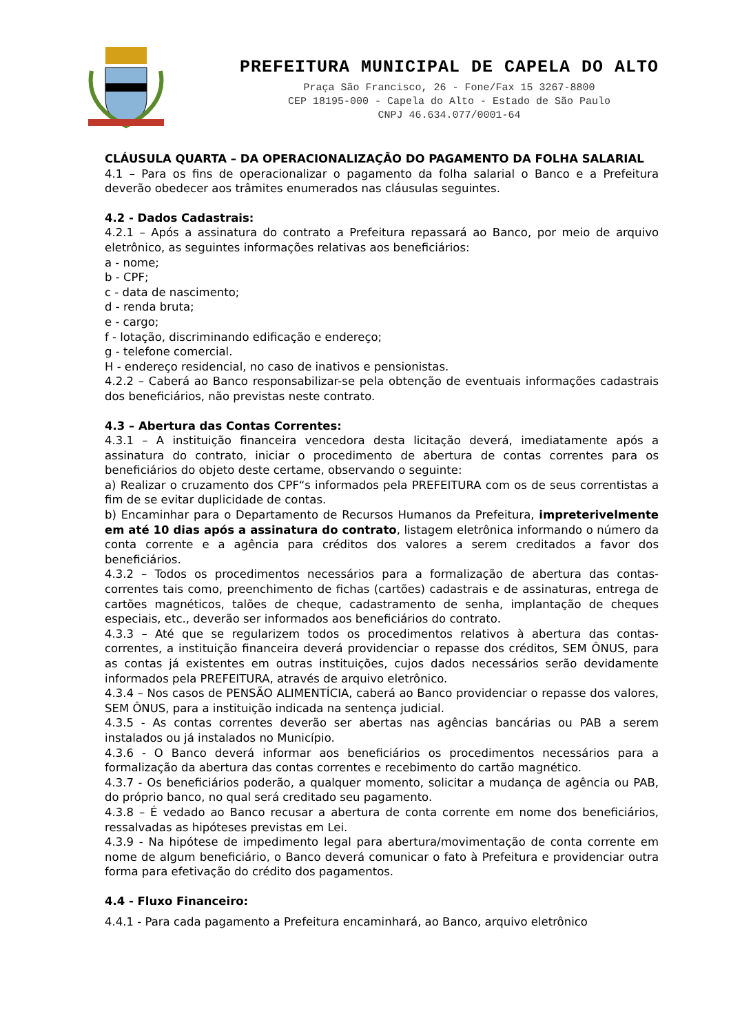PREFEITURA MUNICIPAL DE CAPELA DO ALTO
Praça São Francisco, 26 - Fone/Fax 15 3267-8800
CEP 18195-000 - Capela do Alto - Estado de São Paulo
CNPJ 46.634.077/0001-64
CLÁUSULA QUARTA – DA OPERACIONALIZAÇÃO DO PAGAMENTO DA FOLHA SALARIAL
4.1 – Para os fins de operacionalizar o pagamento da folha salarial o Banco e a Prefeitura deverão obedecer aos trâmites enumerados nas cláusulas seguintes.
4.2 - Dados Cadastrais:
4.2.1 – Após a assinatura do contrato a Prefeitura repassará ao Banco, por meio de arquivo eletrônico, as seguintes informações relativas aos beneficiários:
a - nome;
b - CPF;
c - data de nascimento;
d - renda bruta;
e - cargo;
f - lotação, discriminando edificação e endereço;
g - telefone comercial.
H - endereço residencial, no caso de inativos e pensionistas.
4.2.2 – Caberá ao Banco responsabilizar-se pela obtenção de eventuais informações cadastrais dos beneficiários, não previstas neste contrato.
4.3 – Abertura das Contas Correntes:
4.3.1 – A instituição financeira vencedora desta licitação deverá, imediatamente após a assinatura do contrato, iniciar o procedimento de abertura de contas correntes para os beneficiários do objeto deste certame, observando o seguinte:
a) Realizar o cruzamento dos CPF“s informados pela PREFEITURA com os de seus correntistas a fim de se evitar duplicidade de contas.
b) Encaminhar para o Departamento de Recursos Humanos da Prefeitura, impreterivelmente em até 10 dias após a assinatura do contrato, listagem eletrônica informando o número da conta corrente e a agência para créditos dos valores a serem creditados a favor dos beneficiários.
4.3.2 – Todos os procedimentos necessários para a formalização de abertura das contas-correntes tais como, preenchimento de fichas (cartões) cadastrais e de assinaturas, entrega de cartões magnéticos, talões de cheque, cadastramento de senha, implantação de cheques especiais, etc., deverão ser informados aos beneficiários do contrato.
4.3.3 – Até que se regularizem todos os procedimentos relativos à abertura das contas-correntes, a instituição financeira deverá providenciar o repasse dos créditos, SEM ÔNUS, para as contas já existentes em outras instituições, cujos dados necessários serão devidamente informados pela PREFEITURA, através de arquivo eletrônico.
4.3.4 – Nos casos de PENSÃO ALIMENTÍCIA, caberá ao Banco providenciar o repasse dos valores, SEM ÔNUS, para a instituição indicada na sentença judicial.
4.3.5 - As contas correntes deverão ser abertas nas agências bancárias ou PAB a serem instalados ou já instalados no Município.
4.3.6 - O Banco deverá informar aos beneficiários os procedimentos necessários para a formalização da abertura das contas correntes e recebimento do cartão magnético.
4.3.7 - Os beneficiários poderão, a qualquer momento, solicitar a mudança de agência ou PAB, do próprio banco, no qual será creditado seu pagamento.
4.3.8 – É vedado ao Banco recusar a abertura de conta corrente em nome dos beneficiários, ressalvadas as hipóteses previstas em Lei.
4.3.9 - Na hipótese de impedimento legal para abertura/movimentação de conta corrente em nome de algum beneficiário, o Banco deverá comunicar o fato à Prefeitura e providenciar outra forma para efetivação do crédito dos pagamentos.
4.4 - Fluxo Financeiro:
4.4.1 - Para cada pagamento a Prefeitura encaminhará, ao Banco, arquivo eletrônico